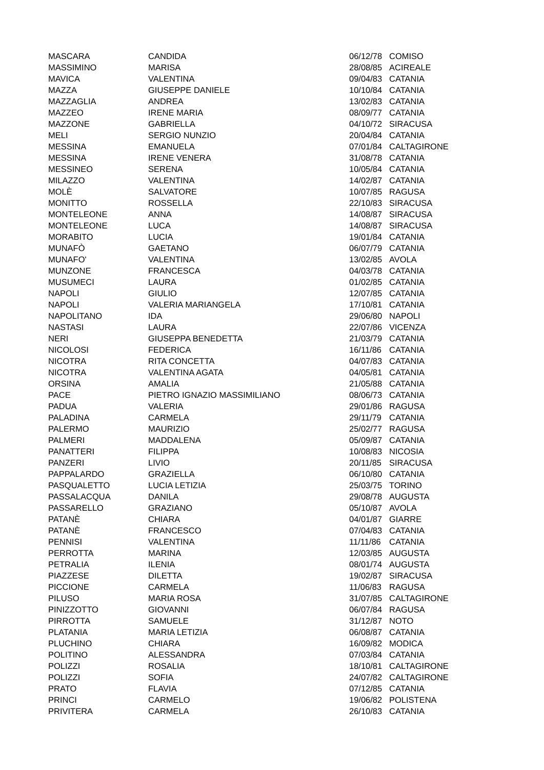| MASCARA | CANDIDA | 06/12/78 | COMISO |
| MASSIMINO | MARISA | 28/08/85 | ACIREALE |
| MAVICA | VALENTINA | 09/04/83 | CATANIA |
| MAZZA | GIUSEPPE DANIELE | 10/10/84 | CATANIA |
| MAZZAGLIA | ANDREA | 13/02/83 | CATANIA |
| MAZZEO | IRENE MARIA | 08/09/77 | CATANIA |
| MAZZONE | GABRIELLA | 04/10/72 | SIRACUSA |
| MELI | SERGIO NUNZIO | 20/04/84 | CATANIA |
| MESSINA | EMANUELA | 07/01/84 | CALTAGIRONE |
| MESSINA | IRENE VENERA | 31/08/78 | CATANIA |
| MESSINEO | SERENA | 10/05/84 | CATANIA |
| MILAZZO | VALENTINA | 14/02/87 | CATANIA |
| MOLÈ | SALVATORE | 10/07/85 | RAGUSA |
| MONITTO | ROSSELLA | 22/10/83 | SIRACUSA |
| MONTELEONE | ANNA | 14/08/87 | SIRACUSA |
| MONTELEONE | LUCA | 14/08/87 | SIRACUSA |
| MORABITO | LUCIA | 19/01/84 | CATANIA |
| MUNAFÒ | GAETANO | 06/07/79 | CATANIA |
| MUNAFO' | VALENTINA | 13/02/85 | AVOLA |
| MUNZONE | FRANCESCA | 04/03/78 | CATANIA |
| MUSUMECI | LAURA | 01/02/85 | CATANIA |
| NAPOLI | GIULIO | 12/07/85 | CATANIA |
| NAPOLI | VALERIA MARIANGELA | 17/10/81 | CATANIA |
| NAPOLITANO | IDA | 29/06/80 | NAPOLI |
| NASTASI | LAURA | 22/07/86 | VICENZA |
| NERI | GIUSEPPA BENEDETTA | 21/03/79 | CATANIA |
| NICOLOSI | FEDERICA | 16/11/86 | CATANIA |
| NICOTRA | RITA CONCETTA | 04/07/83 | CATANIA |
| NICOTRA | VALENTINA AGATA | 04/05/81 | CATANIA |
| ORSINA | AMALIA | 21/05/88 | CATANIA |
| PACE | PIETRO IGNAZIO MASSIMILIANO | 08/06/73 | CATANIA |
| PADUA | VALERIA | 29/01/86 | RAGUSA |
| PALADINA | CARMELA | 29/11/79 | CATANIA |
| PALERMO | MAURIZIO | 25/02/77 | RAGUSA |
| PALMERI | MADDALENA | 05/09/87 | CATANIA |
| PANATTERI | FILIPPA | 10/08/83 | NICOSIA |
| PANZERI | LIVIO | 20/11/85 | SIRACUSA |
| PAPPALARDO | GRAZIELLA | 06/10/80 | CATANIA |
| PASQUALETTO | LUCIA LETIZIA | 25/03/75 | TORINO |
| PASSALACQUA | DANILA | 29/08/78 | AUGUSTA |
| PASSARELLO | GRAZIANO | 05/10/87 | AVOLA |
| PATANÈ | CHIARA | 04/01/87 | GIARRE |
| PATANÈ | FRANCESCO | 07/04/83 | CATANIA |
| PENNISI | VALENTINA | 11/11/86 | CATANIA |
| PERROTTA | MARINA | 12/03/85 | AUGUSTA |
| PETRALIA | ILENIA | 08/01/74 | AUGUSTA |
| PIAZZESE | DILETTA | 19/02/87 | SIRACUSA |
| PICCIONE | CARMELA | 11/06/83 | RAGUSA |
| PILUSO | MARIA ROSA | 31/07/85 | CALTAGIRONE |
| PINIZZOTTO | GIOVANNI | 06/07/84 | RAGUSA |
| PIRROTTA | SAMUELE | 31/12/87 | NOTO |
| PLATANIA | MARIA LETIZIA | 06/08/87 | CATANIA |
| PLUCHINO | CHIARA | 16/09/82 | MODICA |
| POLITINO | ALESSANDRA | 07/03/84 | CATANIA |
| POLIZZI | ROSALIA | 18/10/81 | CALTAGIRONE |
| POLIZZI | SOFIA | 24/07/82 | CALTAGIRONE |
| PRATO | FLAVIA | 07/12/85 | CATANIA |
| PRINCI | CARMELO | 19/06/82 | POLISTENA |
| PRIVITERA | CARMELA | 26/10/83 | CATANIA |